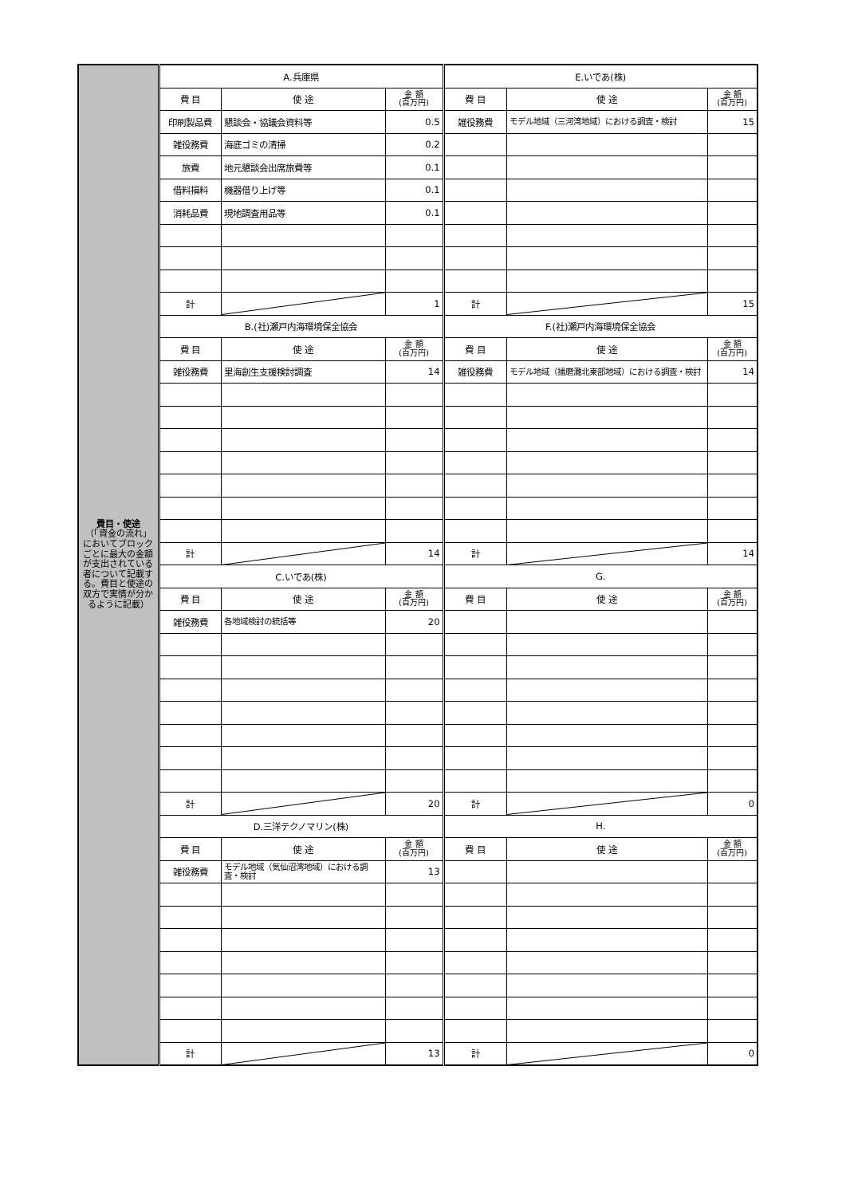| 費目・使途 （「資金の流れ」においてブロックごとに最大の金額が支出されている者について記載する。費目と使途の双方で実情が分かるように記載） | A.兵庫県 | | | E.いであ(株) | | |
| | 費 目 | 使 途 | 金 額 (百万円) | 費 目 | 使 途 | 金 額 (百万円) |
| | 印刷製品費 | 懇談会・協議会資料等 | 0.5 | 雑役務費 | モデル地域（三河湾地域）における調査・検討 | 15 |
| | 雑役務費 | 海底ゴミの清掃 | 0.2 | | | |
| | 旅費 | 地元懇談会出席旅費等 | 0.1 | | | |
| | 借料損料 | 機器借り上げ等 | 0.1 | | | |
| | 消耗品費 | 現地調査用品等 | 0.1 | | | |
| | 計 | | 1 | 計 | | 15 |
| | B.(社)瀬戸内海環境保全協会 | | | F.(社)瀬戸内海環境保全協会 | | |
| | 費 目 | 使 途 | 金 額 (百万円) | 費 目 | 使 途 | 金 額 (百万円) |
| | 雑役務費 | 里海創生支援検討調査 | 14 | 雑役務費 | モデル地域（播磨灘北東部地域）における調査・検討 | 14 |
| | 計 | | 14 | 計 | | 14 |
| | C.いであ(株) | | | G. | | |
| | 費 目 | 使 途 | 金 額 (百万円) | 費 目 | 使 途 | 金 額 (百万円) |
| | 雑役務費 | 各地域検討の統括等 | 20 | | | |
| | 計 | | 20 | 計 | | 0 |
| | D.三洋テクノマリン(株) | | | H. | | |
| | 費 目 | 使 途 | 金 額 (百万円) | 費 目 | 使 途 | 金 額 (百万円) |
| | 雑役務費 | モデル地域（気仙沼湾地域）における調査・検討 | 13 | | | |
| | 計 | | 13 | 計 | | 0 |